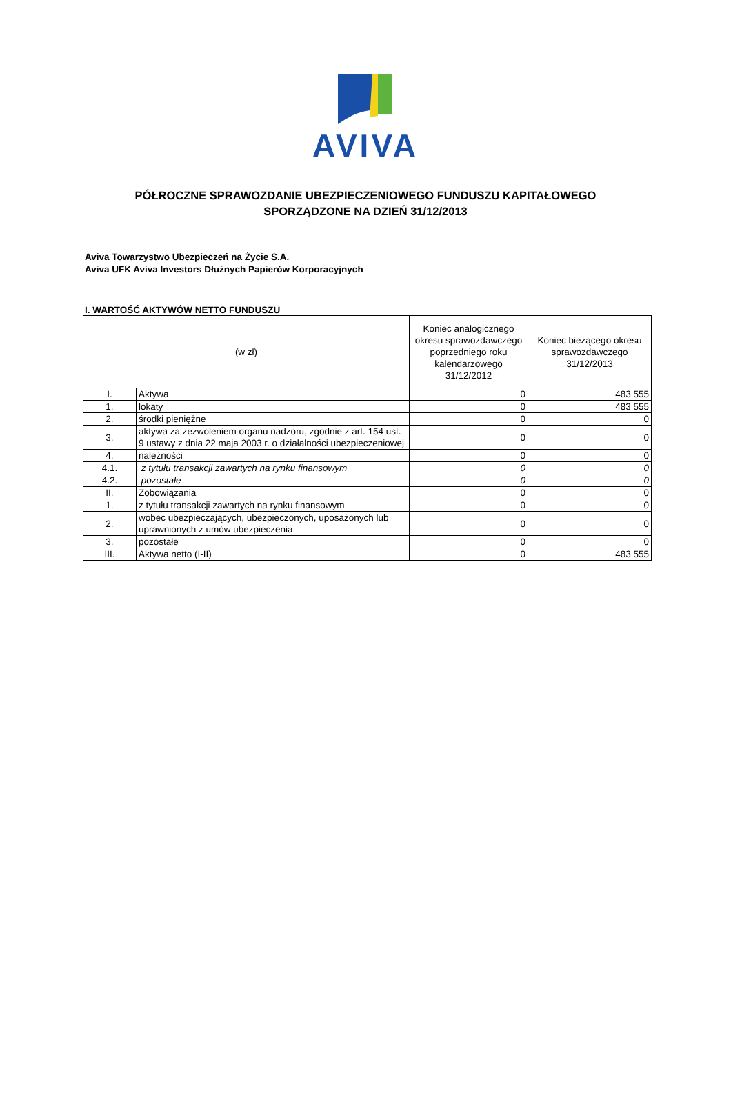AVIVA
PÓŁROCZNE SPRAWOZDANIE UBEZPIECZENIOWEGO FUNDUSZU KAPITAŁOWEGO
SPORZĄDZONE NA DZIEŃ 31/12/2013
Aviva Towarzystwo Ubezpieczeń na Życie S.A.
Aviva UFK Aviva Investors Dłużnych Papierów Korporacyjnych
I. WARTOŚĆ AKTYWÓW NETTO FUNDUSZU
| (w zł) | | Koniec analogicznego okresu sprawozdawczego poprzedniego roku kalendarzowego 31/12/2012 | Koniec bieżącego okresu sprawozdawczego 31/12/2013 |
| --- | --- | --- | --- |
| I. | Aktywa | 0 | 483 555 |
| 1. | lokaty | 0 | 483 555 |
| 2. | środki pieniężne | 0 | 0 |
| 3. | aktywa za zezwoleniem organu nadzoru, zgodnie z art. 154 ust. 9 ustawy z dnia 22 maja 2003 r. o działalności ubezpieczeniowej | 0 | 0 |
| 4. | należności | 0 | 0 |
| 4.1. | z tytułu transakcji zawartych na rynku finansowym | 0 | 0 |
| 4.2. | pozostałe | 0 | 0 |
| II. | Zobowiązania | 0 | 0 |
| 1. | z tytułu transakcji zawartych na rynku finansowym | 0 | 0 |
| 2. | wobec ubezpieczających, ubezpieczonych, uposażonych lub uprawnionych z umów ubezpieczenia | 0 | 0 |
| 3. | pozostałe | 0 | 0 |
| III. | Aktywa netto (I-II) | 0 | 483 555 |